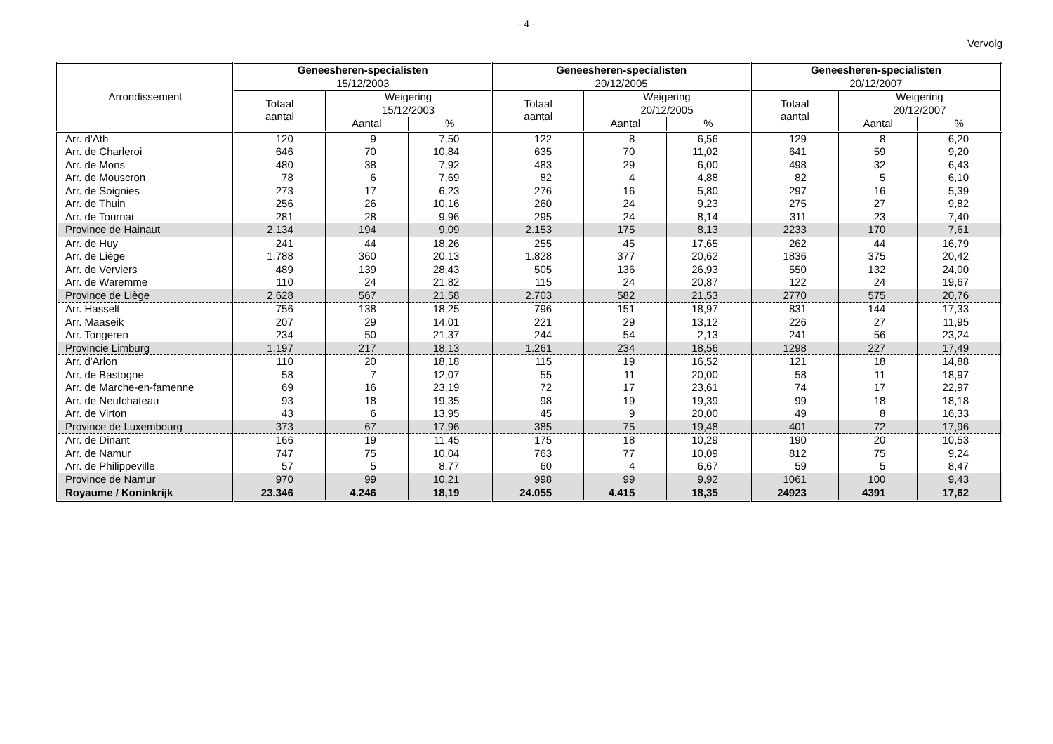- 4 -
Vervolg
| Arrondissement | Geneesheren-specialisten 15/12/2003 | | | Geneesheren-specialisten 20/12/2005 | | | Geneesheren-specialisten 20/12/2007 | | |
| --- | --- | --- | --- | --- | --- | --- | --- | --- | --- |
| | Totaal aantal | Weigering 15/12/2003 | | Totaal aantal | Weigering 20/12/2005 | | Totaal aantal | Weigering 20/12/2007 | |
| | | Aantal | % | | Aantal | % | | Aantal | % |
| Arr. d'Ath | 120 | 9 | 7,50 | 122 | 8 | 6,56 | 129 | 8 | 6,20 |
| Arr. de Charleroi | 646 | 70 | 10,84 | 635 | 70 | 11,02 | 641 | 59 | 9,20 |
| Arr. de Mons | 480 | 38 | 7,92 | 483 | 29 | 6,00 | 498 | 32 | 6,43 |
| Arr. de Mouscron | 78 | 6 | 7,69 | 82 | 4 | 4,88 | 82 | 5 | 6,10 |
| Arr. de Soignies | 273 | 17 | 6,23 | 276 | 16 | 5,80 | 297 | 16 | 5,39 |
| Arr. de Thuin | 256 | 26 | 10,16 | 260 | 24 | 9,23 | 275 | 27 | 9,82 |
| Arr. de Tournai | 281 | 28 | 9,96 | 295 | 24 | 8,14 | 311 | 23 | 7,40 |
| Province de Hainaut | 2.134 | 194 | 9,09 | 2.153 | 175 | 8,13 | 2233 | 170 | 7,61 |
| Arr. de Huy | 241 | 44 | 18,26 | 255 | 45 | 17,65 | 262 | 44 | 16,79 |
| Arr. de Liège | 1.788 | 360 | 20,13 | 1.828 | 377 | 20,62 | 1836 | 375 | 20,42 |
| Arr. de Verviers | 489 | 139 | 28,43 | 505 | 136 | 26,93 | 550 | 132 | 24,00 |
| Arr. de Waremme | 110 | 24 | 21,82 | 115 | 24 | 20,87 | 122 | 24 | 19,67 |
| Province de Liège | 2.628 | 567 | 21,58 | 2.703 | 582 | 21,53 | 2770 | 575 | 20,76 |
| Arr. Hasselt | 756 | 138 | 18,25 | 796 | 151 | 18,97 | 831 | 144 | 17,33 |
| Arr. Maaseik | 207 | 29 | 14,01 | 221 | 29 | 13,12 | 226 | 27 | 11,95 |
| Arr. Tongeren | 234 | 50 | 21,37 | 244 | 54 | 2,13 | 241 | 56 | 23,24 |
| Provincie Limburg | 1.197 | 217 | 18,13 | 1.261 | 234 | 18,56 | 1298 | 227 | 17,49 |
| Arr. d'Arlon | 110 | 20 | 18,18 | 115 | 19 | 16,52 | 121 | 18 | 14,88 |
| Arr. de Bastogne | 58 | 7 | 12,07 | 55 | 11 | 20,00 | 58 | 11 | 18,97 |
| Arr. de Marche-en-famenne | 69 | 16 | 23,19 | 72 | 17 | 23,61 | 74 | 17 | 22,97 |
| Arr. de Neufchateau | 93 | 18 | 19,35 | 98 | 19 | 19,39 | 99 | 18 | 18,18 |
| Arr. de Virton | 43 | 6 | 13,95 | 45 | 9 | 20,00 | 49 | 8 | 16,33 |
| Province de Luxembourg | 373 | 67 | 17,96 | 385 | 75 | 19,48 | 401 | 72 | 17,96 |
| Arr. de Dinant | 166 | 19 | 11,45 | 175 | 18 | 10,29 | 190 | 20 | 10,53 |
| Arr. de Namur | 747 | 75 | 10,04 | 763 | 77 | 10,09 | 812 | 75 | 9,24 |
| Arr. de Philippeville | 57 | 5 | 8,77 | 60 | 4 | 6,67 | 59 | 5 | 8,47 |
| Province de Namur | 970 | 99 | 10,21 | 998 | 99 | 9,92 | 1061 | 100 | 9,43 |
| Royaume / Koninkrijk | 23.346 | 4.246 | 18,19 | 24.055 | 4.415 | 18,35 | 24923 | 4391 | 17,62 |